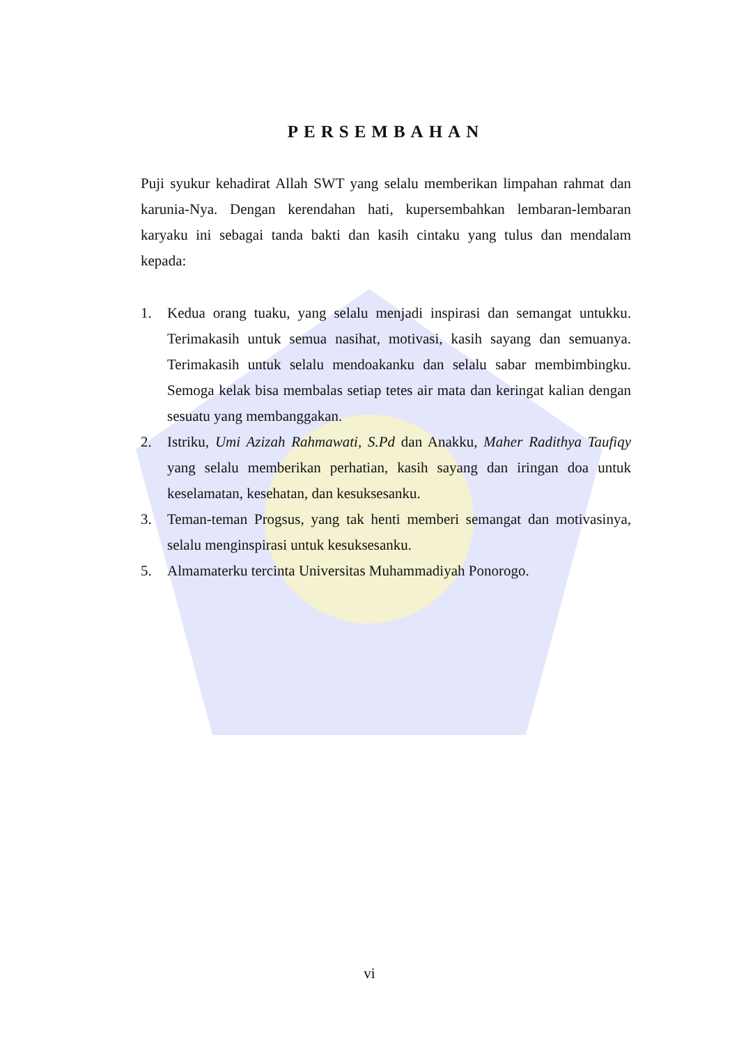PERSEMBAHAN
Puji syukur kehadirat Allah SWT yang selalu memberikan limpahan rahmat dan karunia-Nya. Dengan kerendahan hati, kupersembahkan lembaran-lembaran karyaku ini sebagai tanda bakti dan kasih cintaku yang tulus dan mendalam kepada:
1. Kedua orang tuaku, yang selalu menjadi inspirasi dan semangat untukku. Terimakasih untuk semua nasihat, motivasi, kasih sayang dan semuanya. Terimakasih untuk selalu mendoakanku dan selalu sabar membimbingku. Semoga kelak bisa membalas setiap tetes air mata dan keringat kalian dengan sesuatu yang membanggakan.
2. Istriku, Umi Azizah Rahmawati, S.Pd dan Anakku, Maher Radithya Taufiqy yang selalu memberikan perhatian, kasih sayang dan iringan doa untuk keselamatan, kesehatan, dan kesuksesanku.
3. Teman-teman Progsus, yang tak henti memberi semangat dan motivasinya, selalu menginspirasi untuk kesuksesanku.
5. Almamaterku tercinta Universitas Muhammadiyah Ponorogo.
vi